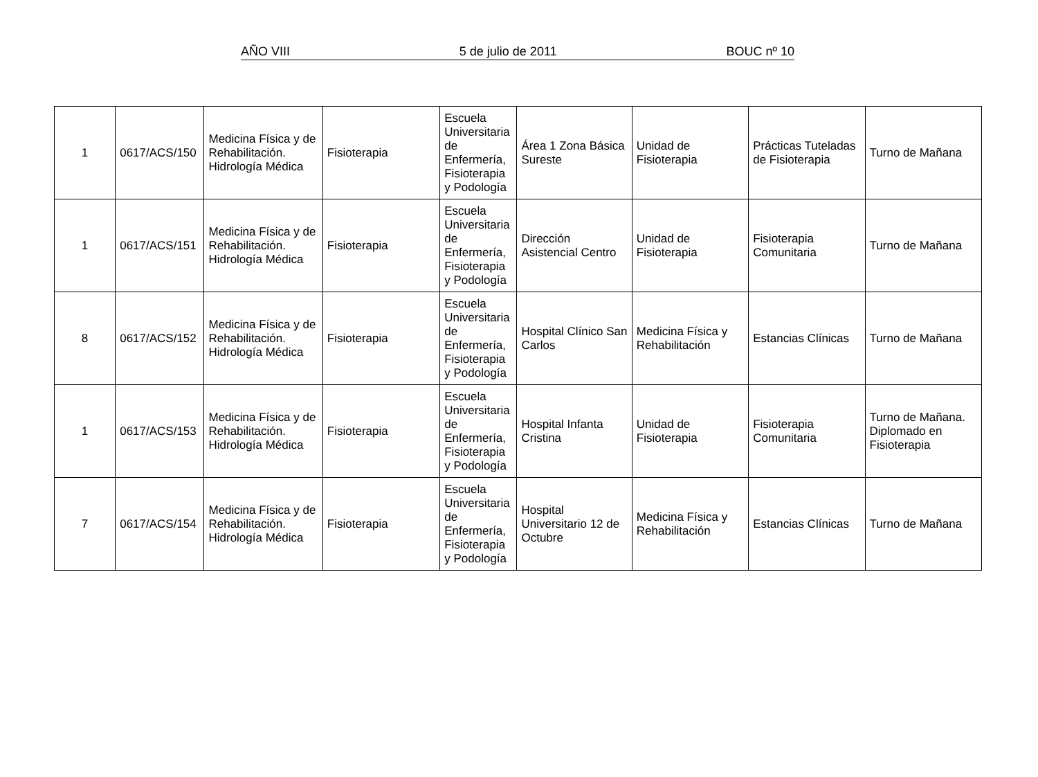AÑO VIII 5 de julio de 2011 BOUC nº 10
| 1 | 0617/ACS/150 | Medicina Física y de Rehabilitación. Hidrología Médica | Fisioterapia | Escuela Universitaria de Enfermería, Fisioterapia y Podología | Área 1 Zona Básica Sureste | Unidad de Fisioterapia | Prácticas Tuteladas de Fisioterapia | Turno de Mañana |
| 1 | 0617/ACS/151 | Medicina Física y de Rehabilitación. Hidrología Médica | Fisioterapia | Escuela Universitaria de Enfermería, Fisioterapia y Podología | Dirección Asistencial Centro | Unidad de Fisioterapia | Fisioterapia Comunitaria | Turno de Mañana |
| 8 | 0617/ACS/152 | Medicina Física y de Rehabilitación. Hidrología Médica | Fisioterapia | Escuela Universitaria de Enfermería, Fisioterapia y Podología | Hospital Clínico San Carlos | Medicina Física y Rehabilitación | Estancias Clínicas | Turno de Mañana |
| 1 | 0617/ACS/153 | Medicina Física y de Rehabilitación. Hidrología Médica | Fisioterapia | Escuela Universitaria de Enfermería, Fisioterapia y Podología | Hospital Infanta Cristina | Unidad de Fisioterapia | Fisioterapia Comunitaria | Turno de Mañana. Diplomado en Fisioterapia |
| 7 | 0617/ACS/154 | Medicina Física y de Rehabilitación. Hidrología Médica | Fisioterapia | Escuela Universitaria de Enfermería, Fisioterapia y Podología | Hospital Universitario 12 de Octubre | Medicina Física y Rehabilitación | Estancias Clínicas | Turno de Mañana |